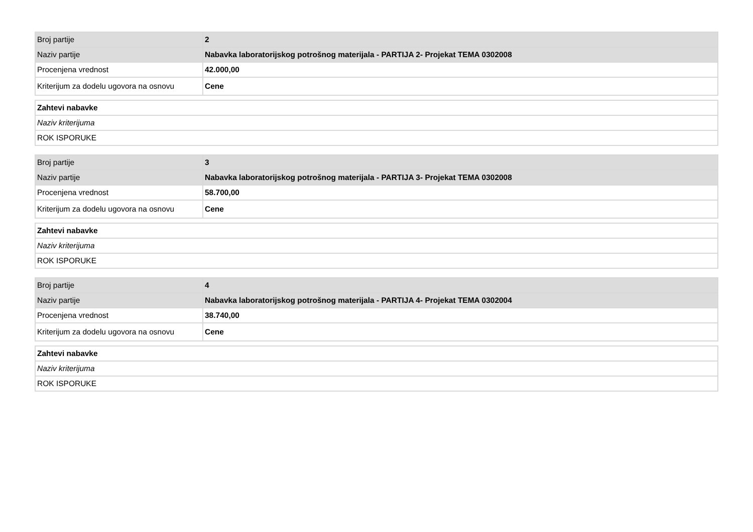| Broj partije | 2 |
| Naziv partije | Nabavka laboratorijskog potrošnog materijala - PARTIJA 2- Projekat TEMA 0302008 |
| Procenjena vrednost | 42.000,00 |
| Kriterijum za dodelu ugovora na osnovu | Cene |
| Zahtevi nabavke |
| Naziv kriterijuma |
| ROK ISPORUKE |
| Broj partije | 3 |
| Naziv partije | Nabavka laboratorijskog potrošnog materijala - PARTIJA 3- Projekat TEMA 0302008 |
| Procenjena vrednost | 58.700,00 |
| Kriterijum za dodelu ugovora na osnovu | Cene |
| Zahtevi nabavke |
| Naziv kriterijuma |
| ROK ISPORUKE |
| Broj partije | 4 |
| Naziv partije | Nabavka laboratorijskog potrošnog materijala - PARTIJA 4- Projekat TEMA 0302004 |
| Procenjena vrednost | 38.740,00 |
| Kriterijum za dodelu ugovora na osnovu | Cene |
| Zahtevi nabavke |
| Naziv kriterijuma |
| ROK ISPORUKE |